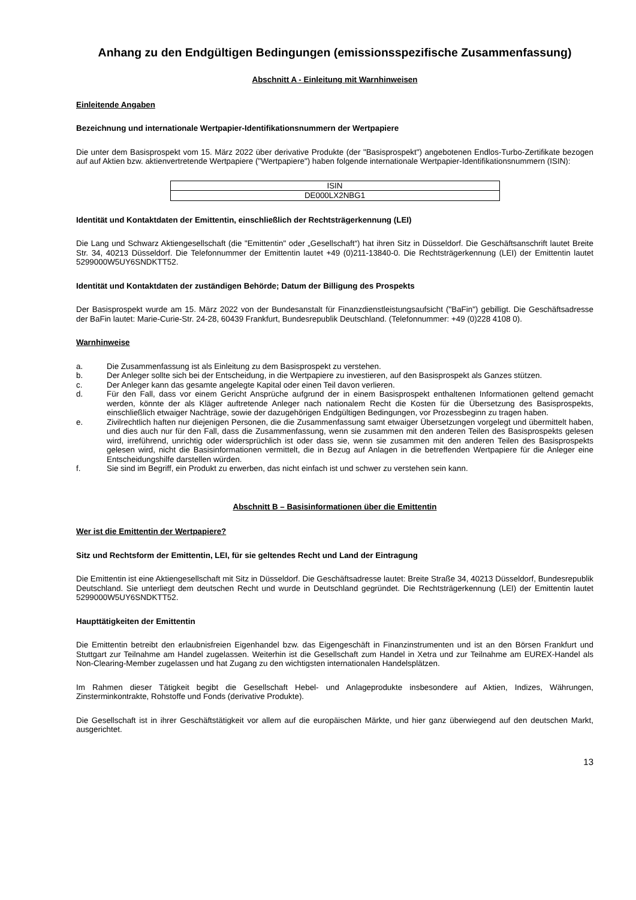Anhang zu den Endgültigen Bedingungen (emissionsspezifische Zusammenfassung)
Abschnitt A - Einleitung mit Warnhinweisen
Einleitende Angaben
Bezeichnung und internationale Wertpapier-Identifikationsnummern der Wertpapiere
Die unter dem Basisprospekt vom 15. März 2022 über derivative Produkte (der "Basisprospekt") angebotenen Endlos-Turbo-Zertifikate bezogen auf auf Aktien bzw. aktienvertretende Wertpapiere ("Wertpapiere") haben folgende internationale Wertpapier-Identifikationsnummern (ISIN):
| ISIN |
| DE000LX2NBG1 |
Identität und Kontaktdaten der Emittentin, einschließlich der Rechtsträgerkennung (LEI)
Die Lang und Schwarz Aktiengesellschaft (die "Emittentin" oder „Gesellschaft“) hat ihren Sitz in Düsseldorf. Die Geschäftsanschrift lautet Breite Str. 34, 40213 Düsseldorf. Die Telefonnummer der Emittentin lautet +49 (0)211-13840-0. Die Rechtsträgerkennung (LEI) der Emittentin lautet 5299000W5UY6SNDKTT52.
Identität und Kontaktdaten der zuständigen Behörde; Datum der Billigung des Prospekts
Der Basisprospekt wurde am 15. März 2022 von der Bundesanstalt für Finanzdienstleistungsaufsicht ("BaFin") gebilligt. Die Geschäftsadresse der BaFin lautet: Marie-Curie-Str. 24-28, 60439 Frankfurt, Bundesrepublik Deutschland. (Telefonnummer: +49 (0)228 4108 0).
Warnhinweise
a. Die Zusammenfassung ist als Einleitung zu dem Basisprospekt zu verstehen.
b. Der Anleger sollte sich bei der Entscheidung, in die Wertpapiere zu investieren, auf den Basisprospekt als Ganzes stützen.
c. Der Anleger kann das gesamte angelegte Kapital oder einen Teil davon verlieren.
d. Für den Fall, dass vor einem Gericht Ansprüche aufgrund der in einem Basisprospekt enthaltenen Informationen geltend gemacht werden, könnte der als Kläger auftretende Anleger nach nationalem Recht die Kosten für die Übersetzung des Basisprospekts, einschließlich etwaiger Nachträge, sowie der dazugehörigen Endgültigen Bedingungen, vor Prozessbeginn zu tragen haben.
e. Zivilrechtlich haften nur diejenigen Personen, die die Zusammenfassung samt etwaiger Übersetzungen vorgelegt und übermittelt haben, und dies auch nur für den Fall, dass die Zusammenfassung, wenn sie zusammen mit den anderen Teilen des Basisprospekts gelesen wird, irreführend, unrichtig oder widersprüchlich ist oder dass sie, wenn sie zusammen mit den anderen Teilen des Basisprospekts gelesen wird, nicht die Basisinformationen vermittelt, die in Bezug auf Anlagen in die betreffenden Wertpapiere für die Anleger eine Entscheidungshilfe darstellen würden.
f. Sie sind im Begriff, ein Produkt zu erwerben, das nicht einfach ist und schwer zu verstehen sein kann.
Abschnitt B – Basisinformationen über die Emittentin
Wer ist die Emittentin der Wertpapiere?
Sitz und Rechtsform der Emittentin, LEI, für sie geltendes Recht und Land der Eintragung
Die Emittentin ist eine Aktiengesellschaft mit Sitz in Düsseldorf. Die Geschäftsadresse lautet: Breite Straße 34, 40213 Düsseldorf, Bundesrepublik Deutschland. Sie unterliegt dem deutschen Recht und wurde in Deutschland gegründet. Die Rechtsträgerkennung (LEI) der Emittentin lautet 5299000W5UY6SNDKTT52.
Haupttätigkeiten der Emittentin
Die Emittentin betreibt den erlaubnisfreien Eigenhandel bzw. das Eigengeschäft in Finanzinstrumenten und ist an den Börsen Frankfurt und Stuttgart zur Teilnahme am Handel zugelassen. Weiterhin ist die Gesellschaft zum Handel in Xetra und zur Teilnahme am EUREX-Handel als Non-Clearing-Member zugelassen und hat Zugang zu den wichtigsten internationalen Handelsplätzen.
Im Rahmen dieser Tätigkeit begibt die Gesellschaft Hebel- und Anlageprodukte insbesondere auf Aktien, Indizes, Währungen, Zinsterminkontrakte, Rohstoffe und Fonds (derivative Produkte).
Die Gesellschaft ist in ihrer Geschäftstätigkeit vor allem auf die europäischen Märkte, und hier ganz überwiegend auf den deutschen Markt, ausgerichtet.
13